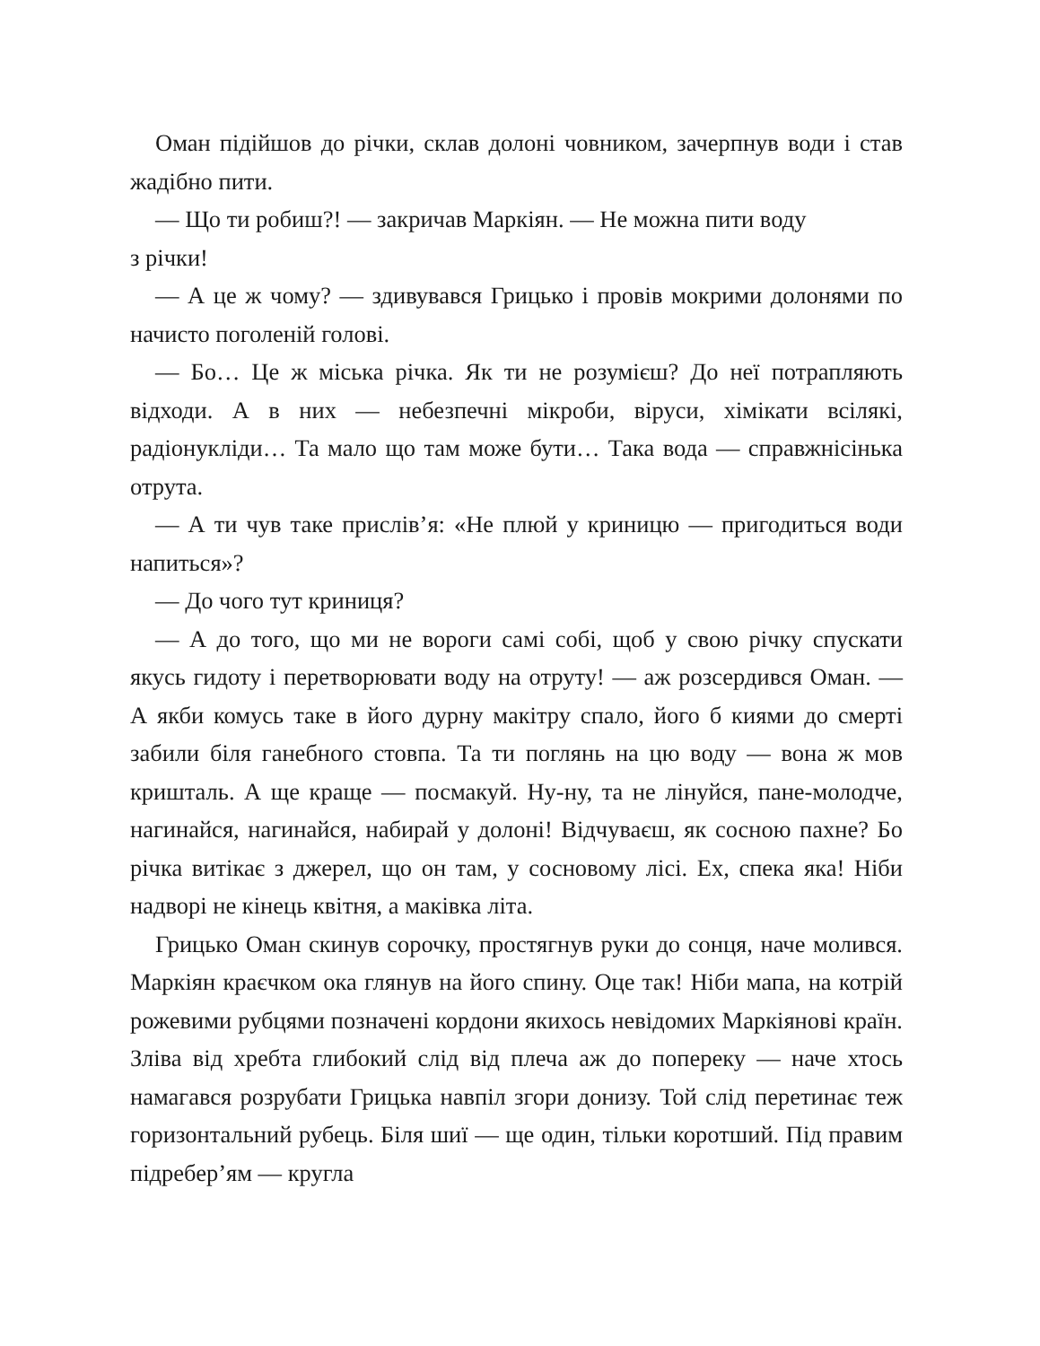Оман підійшов до річки, склав долоні човником, зачерпнув води і став жадібно пити.
— Що ти робиш?! — закричав Маркіян. — Не можна пити воду
з річки!
— А це ж чому? — здивувався Грицько і провів мокрими долонями по начисто поголеній голові.
— Бо… Це ж міська річка. Як ти не розумієш? До неї потрапляють відходи. А в них — небезпечні мікроби, віруси, хімікати всілякі, радіонукліди… Та мало що там може бути… Така вода — справжнісінька отрута.
— А ти чув таке прислів’я: «Не плюй у криницю — пригодиться води напиться»?
— До чого тут криниця?
— А до того, що ми не вороги самі собі, щоб у свою річку спускати якусь гидоту і перетворювати воду на отруту! — аж розсердився Оман. — А якби комусь таке в його дурну макітру спало, його б киями до смерті забили біля ганебного стовпа. Та ти поглянь на цю воду — вона ж мов кришталь. А ще краще — посмакуй. Ну-ну, та не лінуйся, пане-молодче, нагинайся, нагинайся, набирай у долоні! Відчуваєш, як сосною пахне? Бо річка витікає з джерел, що он там, у сосновому лісі. Ех, спека яка! Ніби надворі не кінець квітня, а маківка літа.
Грицько Оман скинув сорочку, простягнув руки до сонця, наче молився. Маркіян краєчком ока глянув на його спину. Оце так! Ніби мапа, на котрій рожевими рубцями позначені кордони якихось невідомих Маркіянові країн. Зліва від хребта глибокий слід від плеча аж до попереку — наче хтось намагався розрубати Грицька навпіл згори донизу. Той слід перетинає теж горизонтальний рубець. Біля шиї — ще один, тільки коротший. Під правим підребер’ям — кругла